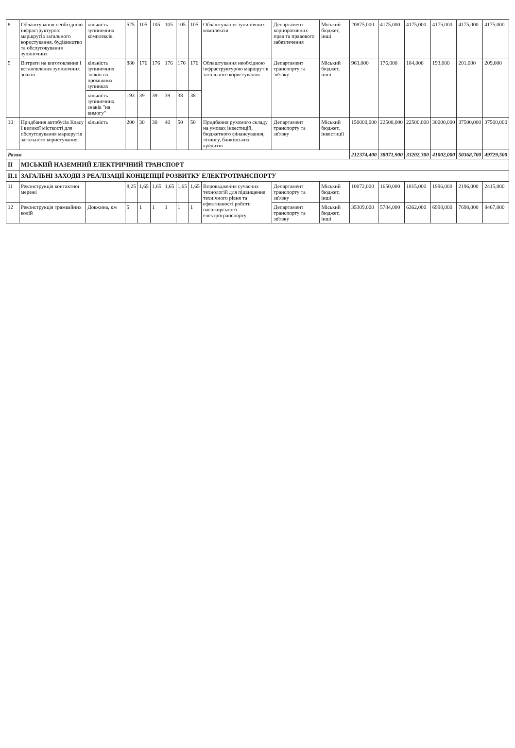| 8 | Облаштування необхідною інфраструктурою маршрутів загального користування, будівництво та обслуговування зупиночних | кількість зупиночних комплексів | 525 | 105 | 105 | 105 | 105 | 105 | Облаштування зупиночних комплексів | Департамент корпоративних прав та правового забезпечення | Міський бюджет, інші | 20875,000 | 4175,000 | 4175,000 | 4175,000 | 4175,000 | 4175,000 |
| 9 | Витрати на виготовлення і встановлення зупиночних знаків | кількість зупиночних знаків на проміжних зупинках | 880 | 176 | 176 | 176 | 176 | 176 | Облаштування необхідною інфраструктурою маршрутів загального користування | Департамент транспорту та зв'язку | Міський бюджет, інші | 963,000 | 176,000 | 184,000 | 193,000 | 201,000 | 209,000 |
| | | кількість зупиночних знаків "на вимогу" | 193 | 39 | 39 | 39 | 38 | 38 | | | | | | | | | |
| 10 | Придбання автобусів Класу I великої місткості для обслуговування маршрутів загального користування | кількість | 200 | 30 | 30 | 40 | 50 | 50 | Придбання рухомого складу на умовах інвестицій, бюджетного фінансування, лізингу, банківських кредитів | Департамент транспорту та зв'язку | Міський бюджет, інвестиції | 150000,000 | 22500,000 | 22500,000 | 30000,000 | 37500,000 | 37500,000 |
| Разом | | | | | | | | | | | | 212374,400 | 38071,900 | 33202,300 | 41002,000 | 50368,700 | 49729,500 |
| II | МІСЬКИЙ НАЗЕМНИЙ ЕЛЕКТРИЧНИЙ ТРАНСПОРТ | | | | | | | | | | | | | | | | |
| II.1 | ЗАГАЛЬНІ ЗАХОДИ З РЕАЛІЗАЦІЇ КОНЦЕПЦІЇ РОЗВИТКУ ЕЛЕКТРОТРАНСПОРТУ | | | | | | | | | | | | | | | | |
| 11 | Реконструкція контактної мережі | | 8,25 | 1,65 | 1,65 | 1,65 | 1,65 | 1,65 | Впровадження сучасних технологій для підвищення технічного рівня та ефективності роботи пасажирського електротранспорту | Департамент транспорту та зв'язку | Міський бюджет, інші | 10072,000 | 1650,000 | 1815,000 | 1996,000 | 2196,000 | 2415,000 |
| 12 | Реконструкція трамвайних колій | Довжина, км | 5 | 1 | 1 | 1 | 1 | 1 | | Департамент транспорту та зв'язку | Міський бюджет, інші | 35309,000 | 5784,000 | 6362,000 | 6998,000 | 7698,000 | 8467,000 |